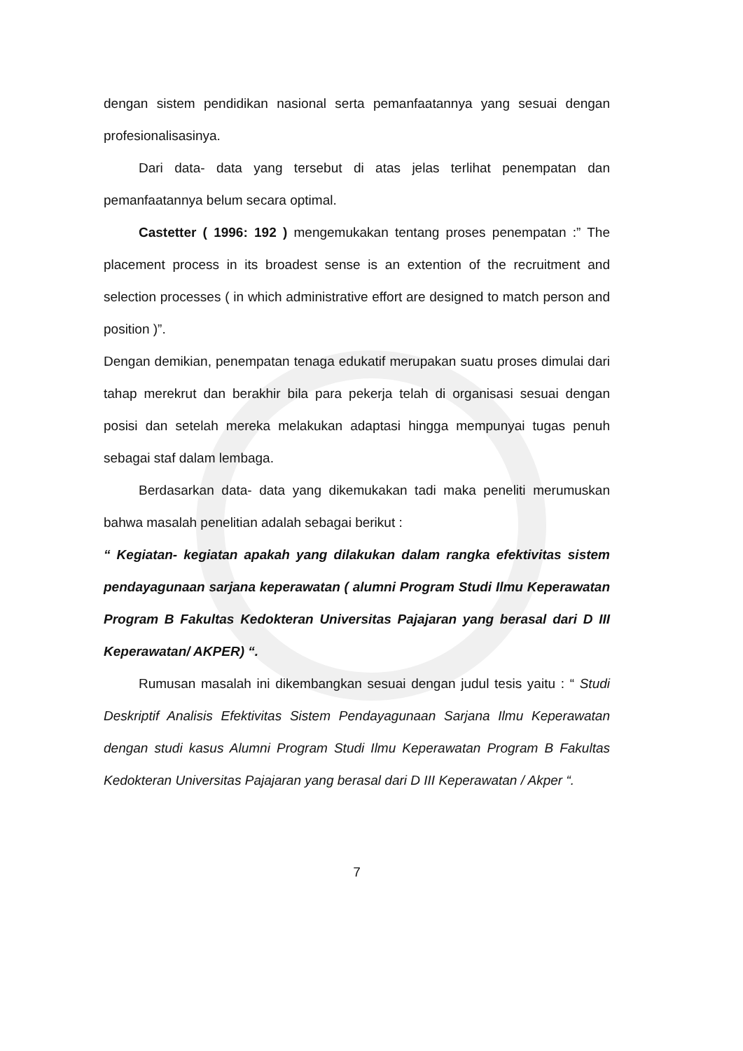dengan sistem pendidikan nasional serta pemanfaatannya yang sesuai dengan profesionalisasinya.
Dari data- data yang tersebut di atas jelas terlihat penempatan dan pemanfaatannya belum secara optimal.
Castetter ( 1996: 192 ) mengemukakan tentang proses penempatan :” The placement process in its broadest sense is an extention of the recruitment and selection processes ( in which administrative effort are designed to match person and position )”.
Dengan demikian, penempatan tenaga edukatif merupakan suatu proses dimulai dari tahap merekrut dan berakhir bila para pekerja telah di organisasi sesuai dengan posisi dan setelah mereka melakukan adaptasi hingga mempunyai tugas penuh sebagai staf dalam lembaga.
Berdasarkan data- data yang dikemukakan tadi maka peneliti merumuskan bahwa masalah penelitian adalah sebagai berikut :
“ Kegiatan- kegiatan apakah yang dilakukan dalam rangka efektivitas sistem pendayagunaan sarjana keperawatan ( alumni Program Studi Ilmu Keperawatan Program B Fakultas Kedokteran Universitas Pajajaran yang berasal dari D III Keperawatan/ AKPER) “.
Rumusan masalah ini dikembangkan sesuai dengan judul tesis yaitu : “ Studi Deskriptif Analisis Efektivitas Sistem Pendayagunaan Sarjana Ilmu Keperawatan dengan studi kasus Alumni Program Studi Ilmu Keperawatan Program B Fakultas Kedokteran Universitas Pajajaran yang berasal dari D III Keperawatan / Akper “.
7